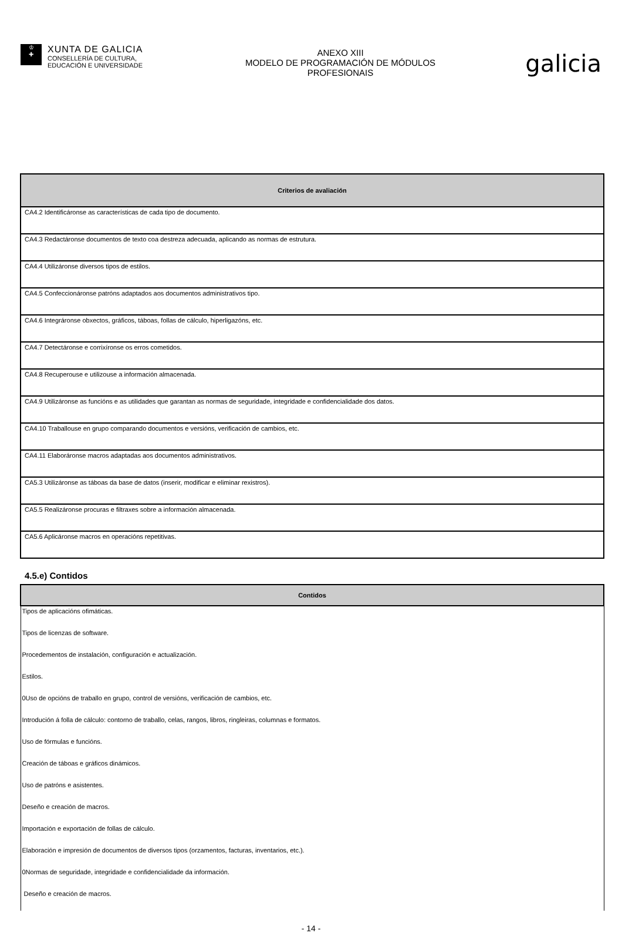♔
✚
XUNTA DE GALICIA
CONSELLERÍA DE CULTURA,
EDUCACIÓN E UNIVERSIDADE
ANEXO XIII
MODELO DE PROGRAMACIÓN DE MÓDULOS
PROFESIONAIS
galicia
| Criterios de avaliación |
| --- |
| CA4.2 Identificáronse as características de cada tipo de documento. |
| CA4.3 Redactáronse documentos de texto coa destreza adecuada, aplicando as normas de estrutura. |
| CA4.4 Utilizáronse diversos tipos de estilos. |
| CA4.5 Confeccionáronse patróns adaptados aos documentos administrativos tipo. |
| CA4.6 Integráronse obxectos, gráficos, táboas, follas de cálculo, hiperligazóns, etc. |
| CA4.7 Detectáronse e corrixíronse os erros cometidos. |
| CA4.8 Recuperouse e utilizouse a información almacenada. |
| CA4.9 Utilizáronse as funcións e as utilidades que garantan as normas de seguridade, integridade e confidencialidade dos datos. |
| CA4.10 Traballouse en grupo comparando documentos e versións, verificación de cambios, etc. |
| CA4.11 Elaboráronse macros adaptadas aos documentos administrativos. |
| CA5.3 Utilizáronse as táboas da base de datos (inserir, modificar e eliminar rexistros). |
| CA5.5 Realizáronse procuras e filtraxes sobre a información almacenada. |
| CA5.6 Aplicáronse macros en operacións repetitivas. |
4.5.e) Contidos
| Contidos |
| --- |
| Tipos de aplicacións ofimáticas. |
| Tipos de licenzas de software. |
| Procedementos de instalación, configuración e actualización. |
| Estilos. |
| 0Uso de opcións de traballo en grupo, control de versións, verificación de cambios, etc. |
| Introdución á folla de cálculo: contorno de traballo, celas, rangos, libros, ringleiras, columnas e formatos. |
| Uso de fórmulas e funcións. |
| Creación de táboas e gráficos dinámicos. |
| Uso de patróns e asistentes. |
| Deseño e creación de macros. |
| Importación e exportación de follas de cálculo. |
| Elaboración e impresión de documentos de diversos tipos (orzamentos, facturas, inventarios, etc.). |
| 0Normas de seguridade, integridade e confidencialidade da información. |
| Deseño e creación de macros. |
- 14 -